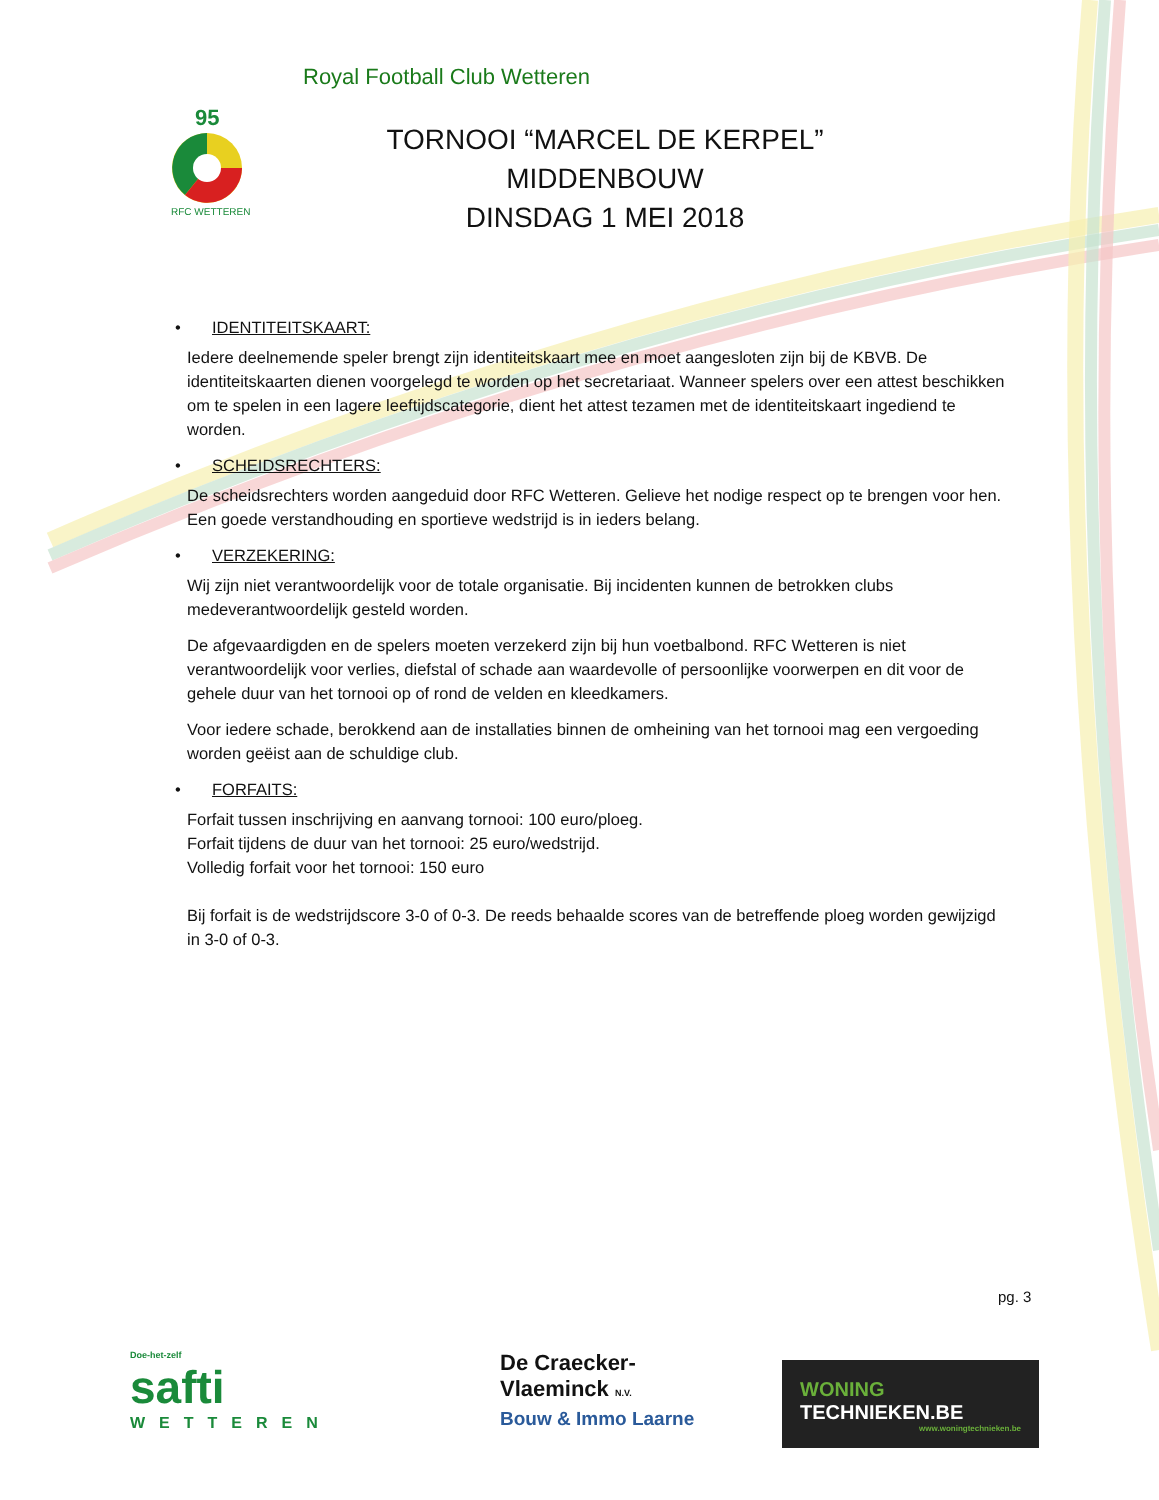Royal Football Club Wetteren
95
RFC WETTEREN
TORNOOI “MARCEL DE KERPEL”
MIDDENBOUW
DINSDAG 1 MEI 2018
• IDENTITEITSKAART:
Iedere deelnemende speler brengt zijn identiteitskaart mee en moet aangesloten zijn bij de KBVB. De identiteitskaarten dienen voorgelegd te worden op het secretariaat. Wanneer spelers over een attest beschikken om te spelen in een lagere leeftijdscategorie, dient het attest tezamen met de identiteitskaart ingediend te worden.
• SCHEIDSRECHTERS:
De scheidsrechters worden aangeduid door RFC Wetteren. Gelieve het nodige respect op te brengen voor hen. Een goede verstandhouding en sportieve wedstrijd is in ieders belang.
• VERZEKERING:
Wij zijn niet verantwoordelijk voor de totale organisatie. Bij incidenten kunnen de betrokken clubs medeverantwoordelijk gesteld worden.
De afgevaardigden en de spelers moeten verzekerd zijn bij hun voetbalbond. RFC Wetteren is niet verantwoordelijk voor verlies, diefstal of schade aan waardevolle of persoonlijke voorwerpen en dit voor de gehele duur van het tornooi op of rond de velden en kleedkamers.
Voor iedere schade, berokkend aan de installaties binnen de omheining van het tornooi mag een vergoeding worden geëist aan de schuldige club.
• FORFAITS:
Forfait tussen inschrijving en aanvang tornooi: 100 euro/ploeg.
Forfait tijdens de duur van het tornooi: 25 euro/wedstrijd.
Volledig forfait voor het tornooi: 150 euro
Bij forfait is de wedstrijdscore 3-0 of 0-3. De reeds behaalde scores van de betreffende ploeg worden gewijzigd in 3-0 of 0-3.
pg. 3
Doe-het-zelf
safti
WETTEREN
De Craecker-
Vlaeminck N.V.
Bouw & Immo Laarne
WONING
TECHNIEKEN.BE
www.woningtechnieken.be